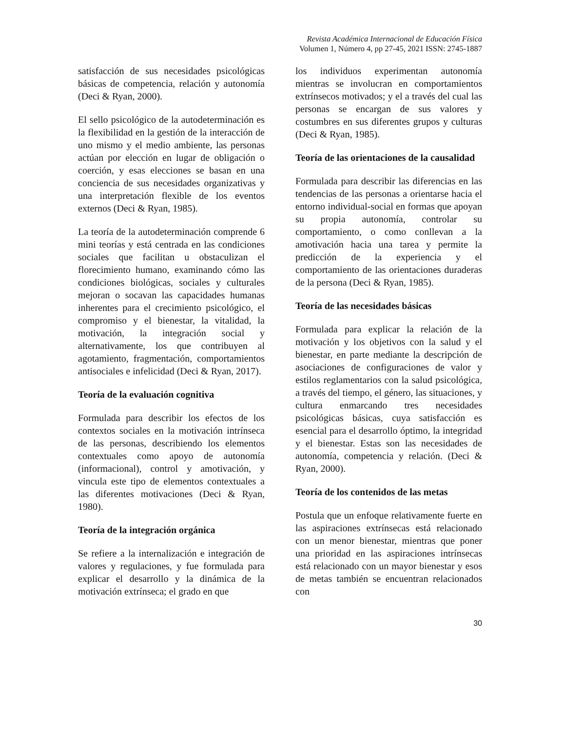Revista Académica Internacional de Educación Física
Volumen 1, Número 4, pp 27-45, 2021 ISSN: 2745-1887
satisfacción de sus necesidades psicológicas básicas de competencia, relación y autonomía (Deci & Ryan, 2000).
El sello psicológico de la autodeterminación es la flexibilidad en la gestión de la interacción de uno mismo y el medio ambiente, las personas actúan por elección en lugar de obligación o coerción, y esas elecciones se basan en una conciencia de sus necesidades organizativas y una interpretación flexible de los eventos externos (Deci & Ryan, 1985).
La teoría de la autodeterminación comprende 6 mini teorías y está centrada en las condiciones sociales que facilitan u obstaculizan el florecimiento humano, examinando cómo las condiciones biológicas, sociales y culturales mejoran o socavan las capacidades humanas inherentes para el crecimiento psicológico, el compromiso y el bienestar, la vitalidad, la motivación, la integración social y alternativamente, los que contribuyen al agotamiento, fragmentación, comportamientos antisociales e infelicidad (Deci & Ryan, 2017).
Teoría de la evaluación cognitiva
Formulada para describir los efectos de los contextos sociales en la motivación intrínseca de las personas, describiendo los elementos contextuales como apoyo de autonomía (informacional), control y amotivación, y vincula este tipo de elementos contextuales a las diferentes motivaciones (Deci & Ryan, 1980).
Teoría de la integración orgánica
Se refiere a la internalización e integración de valores y regulaciones, y fue formulada para explicar el desarrollo y la dinámica de la motivación extrínseca; el grado en que
los individuos experimentan autonomía mientras se involucran en comportamientos extrínsecos motivados; y el a través del cual las personas se encargan de sus valores y costumbres en sus diferentes grupos y culturas (Deci & Ryan, 1985).
Teoría de las orientaciones de la causalidad
Formulada para describir las diferencias en las tendencias de las personas a orientarse hacia el entorno individual-social en formas que apoyan su propia autonomía, controlar su comportamiento, o como conllevan a la amotivación hacia una tarea y permite la predicción de la experiencia y el comportamiento de las orientaciones duraderas de la persona (Deci & Ryan, 1985).
Teoría de las necesidades básicas
Formulada para explicar la relación de la motivación y los objetivos con la salud y el bienestar, en parte mediante la descripción de asociaciones de configuraciones de valor y estilos reglamentarios con la salud psicológica, a través del tiempo, el género, las situaciones, y cultura enmarcando tres necesidades psicológicas básicas, cuya satisfacción es esencial para el desarrollo óptimo, la integridad y el bienestar. Estas son las necesidades de autonomía, competencia y relación. (Deci & Ryan, 2000).
Teoría de los contenidos de las metas
Postula que un enfoque relativamente fuerte en las aspiraciones extrínsecas está relacionado con un menor bienestar, mientras que poner una prioridad en las aspiraciones intrínsecas está relacionado con un mayor bienestar y esos de metas también se encuentran relacionados con
30